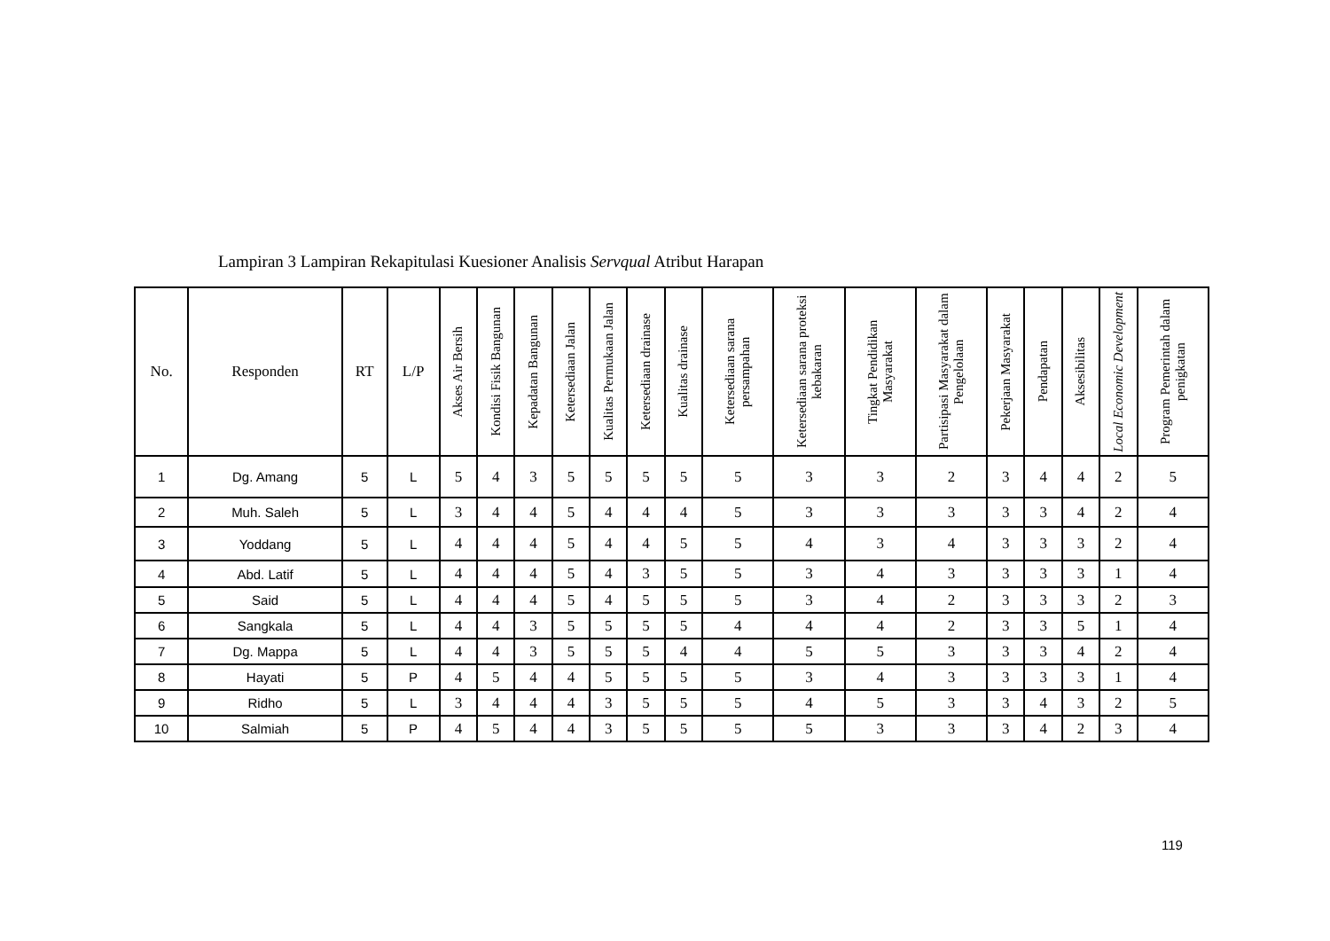Lampiran 3 Lampiran Rekapitulasi Kuesioner Analisis Servqual Atribut Harapan
| No. | Responden | RT | L/P | Akses Air Bersih | Kondisi Fisik Bangunan | Kepadatan Bangunan | Ketersediaan Jalan | Kualitas Permukaan Jalan | Ketersediaan drainase | Kualitas drainase | Ketersediaan sarana persampahan | Ketersediaan sarana proteksi kebakaran | Tingkat Pendidikan Masyarakat | Partisipasi Masyarakat dalam Pengelolaan | Pekerjaan Masyarakat | Pendapatan | Aksesibilitas | Local Economic Development | Program Pemerintah dalam penigkatan |
| --- | --- | --- | --- | --- | --- | --- | --- | --- | --- | --- | --- | --- | --- | --- | --- | --- | --- | --- | --- |
| 1 | Dg. Amang | 5 | L | 5 | 4 | 3 | 5 | 5 | 5 | 5 | 5 | 3 | 3 | 2 | 3 | 4 | 4 | 2 | 5 |
| 2 | Muh. Saleh | 5 | L | 3 | 4 | 4 | 5 | 4 | 4 | 4 | 5 | 3 | 3 | 3 | 3 | 3 | 4 | 2 | 4 |
| 3 | Yoddang | 5 | L | 4 | 4 | 4 | 5 | 4 | 4 | 5 | 5 | 4 | 3 | 4 | 3 | 3 | 3 | 2 | 4 |
| 4 | Abd. Latif | 5 | L | 4 | 4 | 4 | 5 | 4 | 3 | 5 | 5 | 3 | 4 | 3 | 3 | 3 | 3 | 1 | 4 |
| 5 | Said | 5 | L | 4 | 4 | 4 | 5 | 4 | 5 | 5 | 5 | 3 | 4 | 2 | 3 | 3 | 3 | 2 | 3 |
| 6 | Sangkala | 5 | L | 4 | 4 | 3 | 5 | 5 | 5 | 5 | 4 | 4 | 4 | 2 | 3 | 3 | 5 | 1 | 4 |
| 7 | Dg. Mappa | 5 | L | 4 | 4 | 3 | 5 | 5 | 5 | 4 | 4 | 5 | 5 | 3 | 3 | 3 | 4 | 2 | 4 |
| 8 | Hayati | 5 | P | 4 | 5 | 4 | 4 | 5 | 5 | 5 | 5 | 3 | 4 | 3 | 3 | 3 | 3 | 1 | 4 |
| 9 | Ridho | 5 | L | 3 | 4 | 4 | 4 | 3 | 5 | 5 | 5 | 4 | 5 | 3 | 3 | 4 | 3 | 2 | 5 |
| 10 | Salmiah | 5 | P | 4 | 5 | 4 | 4 | 3 | 5 | 5 | 5 | 5 | 3 | 3 | 3 | 4 | 2 | 3 | 4 |
119